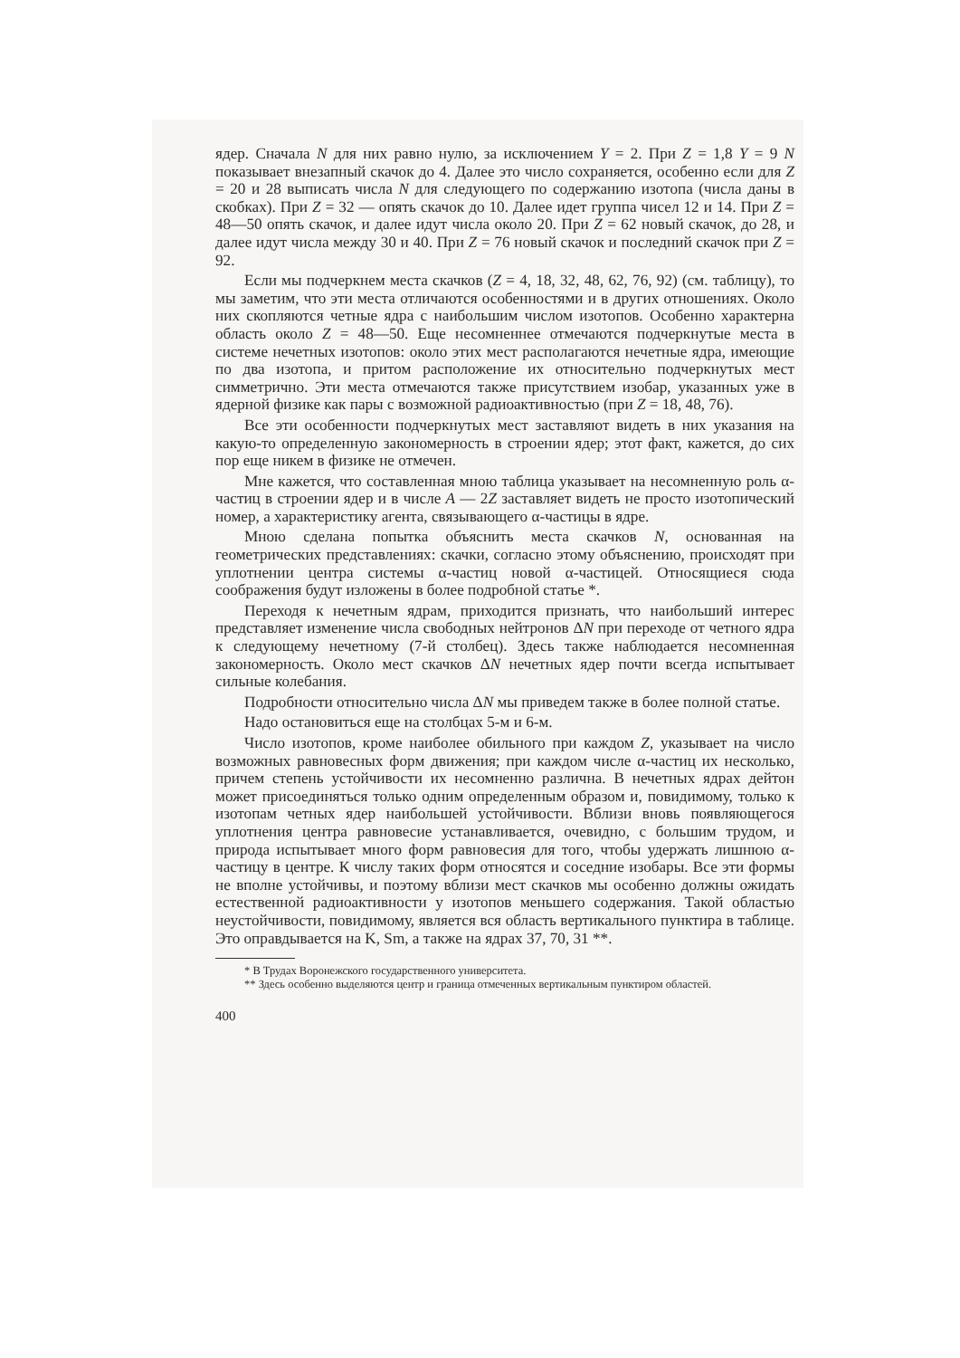ядер. Сначала N для них равно нулю, за исключением Y = 2. При Z = 1,8 Y = 9 N показывает внезапный скачок до 4. Далее это число сохраняется, особенно если для Z = 20 и 28 выписать числа N для следующего по содержанию изотопа (числа даны в скобках). При Z = 32 — опять скачок до 10. Далее идет группа чисел 12 и 14. При Z = 48—50 опять скачок, и далее идут числа около 20. При Z = 62 новый скачок, до 28, и далее идут числа между 30 и 40. При Z = 76 новый скачок и последний скачок при Z = 92.
Если мы подчеркнем места скачков (Z = 4, 18, 32, 48, 62, 76, 92) (см. таблицу), то мы заметим, что эти места отличаются особенностями и в других отношениях. Около них скопляются четные ядра с наибольшим числом изотопов. Особенно характерна область около Z = 48—50. Еще несомненнее отмечаются подчеркнутые места в системе нечетных изотопов: около этих мест располагаются нечетные ядра, имеющие по два изотопа, и притом расположение их относительно подчеркнутых мест симметрично. Эти места отмечаются также присутствием изобар, указанных уже в ядерной физике как пары с возможной радиоактивностью (при Z = 18, 48, 76).
Все эти особенности подчеркнутых мест заставляют видеть в них указания на какую-то определенную закономерность в строении ядер; этот факт, кажется, до сих пор еще никем в физике не отмечен.
Мне кажется, что составленная мною таблица указывает на несомненную роль α-частиц в строении ядер и в числе A — 2Z заставляет видеть не просто изотопический номер, а характеристику агента, связывающего α-частицы в ядре.
Мною сделана попытка объяснить места скачков N, основанная на геометрических представлениях: скачки, согласно этому объяснению, происходят при уплотнении центра системы α-частиц новой α-частицей. Относящиеся сюда соображения будут изложены в более подробной статье *.
Переходя к нечетным ядрам, приходится признать, что наибольший интерес представляет изменение числа свободных нейтронов ΔN при переходе от четного ядра к следующему нечетному (7-й столбец). Здесь также наблюдается несомненная закономерность. Около мест скачков ΔN нечетных ядер почти всегда испытывает сильные колебания.
Подробности относительно числа ΔN мы приведем также в более полной статье.
Надо остановиться еще на столбцах 5-м и 6-м.
Число изотопов, кроме наиболее обильного при каждом Z, указывает на число возможных равновесных форм движения; при каждом числе α-частиц их несколько, причем степень устойчивости их несомненно различна. В нечетных ядрах дейтон может присоединяться только одним определенным образом и, повидимому, только к изотопам четных ядер наибольшей устойчивости. Вблизи вновь появляющегося уплотнения центра равновесие устанавливается, очевидно, с большим трудом, и природа испытывает много форм равновесия для того, чтобы удержать лишнюю α-частицу в центре. К числу таких форм относятся и соседние изобары. Все эти формы не вполне устойчивы, и поэтому вблизи мест скачков мы особенно должны ожидать естественной радиоактивности у изотопов меньшего содержания. Такой областью неустойчивости, повидимому, является вся область вертикального пунктира в таблице. Это оправдывается на K, Sm, а также на ядрах 37, 70, 31 **.
* В Трудах Воронежского государственного университета.
** Здесь особенно выделяются центр и граница отмеченных вертикальным пунктиром областей.
400